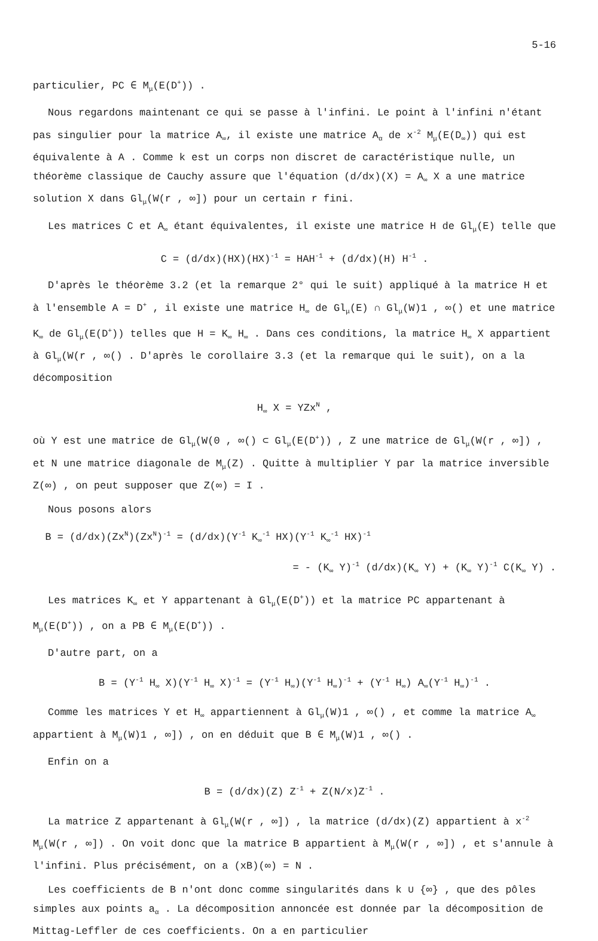5-16
particulier, PC ∈ M<sub>μ</sub>(E(D<sup>+</sup>)) .
Nous regardons maintenant ce qui se passe à l'infini. Le point à l'infini n'étant pas singulier pour la matrice A<sub>∞</sub>, il existe une matrice A<sub>α</sub> de x<sup>-2</sup> M<sub>μ</sub>(E(D<sub>∞</sub>)) qui est équivalente à A . Comme k est un corps non discret de caractéristique nulle, un théorème classique de Cauchy assure que l'équation (d/dx)(X) = A<sub>∞</sub> X a une matrice solution X dans Gl<sub>μ</sub>(W(r , ∞]) pour un certain r fini.
Les matrices C et A<sub>∞</sub> étant équivalentes, il existe une matrice H de Gl<sub>μ</sub>(E) telle que
C = (d/dx)(HX)(HX)<sup>-1</sup> = HAH<sup>-1</sup> + (d/dx)(H) H<sup>-1</sup> .
D'après le théorème 3.2 (et la remarque 2° qui le suit) appliqué à la matrice H et à l'ensemble A = D<sup>+</sup> , il existe une matrice H<sub>∞</sub> de Gl<sub>μ</sub>(E) ∩ Gl<sub>μ</sub>(W)1 , ∞() et une matrice K<sub>∞</sub> de Gl<sub>μ</sub>(E(D<sup>+</sup>)) telles que H = K<sub>∞</sub> H<sub>∞</sub> . Dans ces conditions, la matrice H<sub>∞</sub> X appartient à Gl<sub>μ</sub>(W(r , ∞() . D'après le corollaire 3.3 (et la remarque qui le suit), on a la décomposition
H<sub>∞</sub> X = YZx<sup>N</sup> ,
où Y est une matrice de Gl<sub>μ</sub>(W(0 , ∞() ⊂ Gl<sub>μ</sub>(E(D<sup>+</sup>)) , Z une matrice de Gl<sub>μ</sub>(W(r , ∞]) , et N une matrice diagonale de M<sub>μ</sub>(Z) . Quitte à multiplier Y par la matrice inversible Z(∞) , on peut supposer que Z(∞) = I .
Nous posons alors
B = (d/dx)(Zx<sup>N</sup>)(Zx<sup>N</sup>)<sup>-1</sup> = (d/dx)(Y<sup>-1</sup> K<sub>∞</sub><sup>-1</sup> HX)(Y<sup>-1</sup> K<sub>∞</sub><sup>-1</sup> HX)<sup>-1</sup>
= - (K<sub>∞</sub> Y)<sup>-1</sup> (d/dx)(K<sub>∞</sub> Y) + (K<sub>∞</sub> Y)<sup>-1</sup> C(K<sub>∞</sub> Y) .
Les matrices K<sub>∞</sub> et Y appartenant à Gl<sub>μ</sub>(E(D<sup>+</sup>)) et la matrice PC appartenant à M<sub>μ</sub>(E(D<sup>+</sup>)) , on a PB ∈ M<sub>μ</sub>(E(D<sup>+</sup>)) .
D'autre part, on a
B = (Y<sup>-1</sup> H<sub>∞</sub> X)(Y<sup>-1</sup> H<sub>∞</sub> X)<sup>-1</sup> = (Y<sup>-1</sup> H<sub>∞</sub>)(Y<sup>-1</sup> H<sub>∞</sub>)<sup>-1</sup> + (Y<sup>-1</sup> H<sub>∞</sub>) A<sub>∞</sub>(Y<sup>-1</sup> H<sub>∞</sub>)<sup>-1</sup> .
Comme les matrices Y et H<sub>∞</sub> appartiennent à Gl<sub>μ</sub>(W)1 , ∞() , et comme la matrice A<sub>∞</sub> appartient à M<sub>μ</sub>(W)1 , ∞]) , on en déduit que B ∈ M<sub>μ</sub>(W)1 , ∞() .
Enfin on a
B = (d/dx)(Z) Z<sup>-1</sup> + Z(N/x)Z<sup>-1</sup> .
La matrice Z appartenant à Gl<sub>μ</sub>(W(r , ∞]) , la matrice (d/dx)(Z) appartient à x<sup>-2</sup> M<sub>μ</sub>(W(r , ∞]) . On voit donc que la matrice B appartient à M<sub>μ</sub>(W(r , ∞]) , et s'annule à l'infini. Plus précisément, on a (xB)(∞) = N .
Les coefficients de B n'ont donc comme singularités dans k ∪ {∞} , que des pôles simples aux points a<sub>α</sub> . La décomposition annoncée est donnée par la décomposition de Mittag-Leffler de ces coefficients. On a en particulier